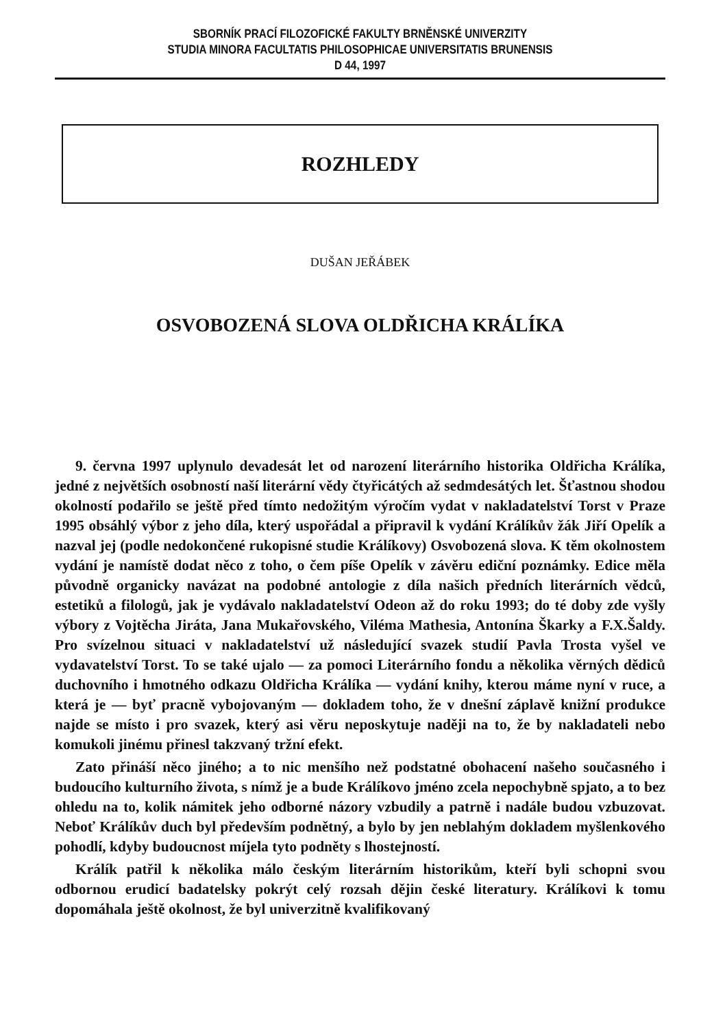SBORNÍK PRACÍ FILOZOFICKÉ FAKULTY BRNĚNSKÉ UNIVERZITY
STUDIA MINORA FACULTATIS PHILOSOPHICAE UNIVERSITATIS BRUNENSIS
D 44, 1997
ROZHLEDY
DUŠAN JEŘÁBEK
OSVOBOZENÁ SLOVA OLDŘICHA KRÁLÍKA
9. června 1997 uplynulo devadesát let od narození literárního historika Oldřicha Králíka, jedné z největších osobností naší literární vědy čtyřicátých až sedmdesátých let. Šťastnou shodou okolností podařilo se ještě před tímto nedožitým výročím vydat v nakladatelství Torst v Praze 1995 obsáhlý výbor z jeho díla, který uspořádal a připravil k vydání Králíkův žák Jiří Opelík a nazval jej (podle nedokončené rukopisné studie Králíkovy) Osvobozená slova. K těm okolnostem vydání je namístě dodat něco z toho, o čem píše Opelík v závěru ediční poznámky. Edice měla původně organicky navázat na podobné antologie z díla našich předních literárních vědců, estetiků a filologů, jak je vydávalo nakladatelství Odeon až do roku 1993; do té doby zde vyšly výbory z Vojtěcha Jiráta, Jana Mukařovského, Viléma Mathesia, Antonína Škarky a F.X.Šaldy. Pro svízelnou situaci v nakladatelství už následující svazek studií Pavla Trosta vyšel ve vydavatelství Torst. To se také ujalo — za pomoci Literárního fondu a několika věrných dědiců duchovního i hmotného odkazu Oldřicha Králíka — vydání knihy, kterou máme nyní v ruce, a která je — byť pracně vybojovaným — dokladem toho, že v dnešní záplavě knižní produkce najde se místo i pro svazek, který asi věru neposkytuje naději na to, že by nakladateli nebo komukoli jinému přinesl takzvaný tržní efekt.
Zato přináší něco jiného; a to nic menšího než podstatné obohacení našeho současného i budoucího kulturního života, s nímž je a bude Králíkovo jméno zcela nepochybně spjato, a to bez ohledu na to, kolik námitek jeho odborné názory vzbudily a patrně i nadále budou vzbuzovat. Neboť Králíkův duch byl především podnětný, a bylo by jen neblahým dokladem myšlenkového pohodlí, kdyby budoucnost míjela tyto podněty s lhostejností.
Králík patřil k několika málo českým literárním historikům, kteří byli schopni svou odbornou erudicí badatelsky pokrýt celý rozsah dějin české literatury. Králíkovi k tomu dopomáhala ještě okolnost, že byl univerzitně kvalifikovaný